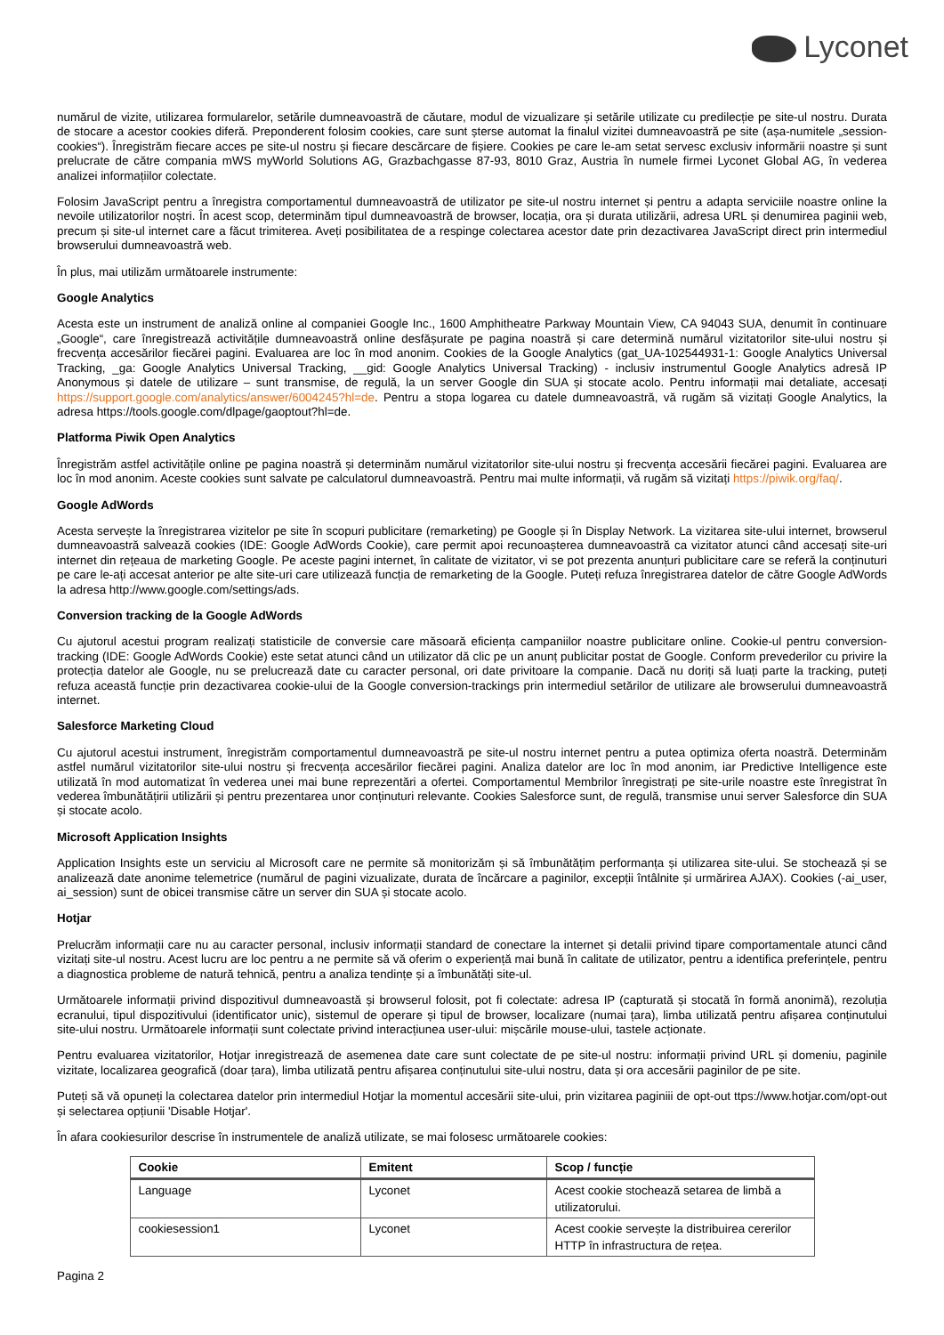Lyconet
numărul de vizite, utilizarea formularelor, setările dumneavoastră de căutare, modul de vizualizare și setările utilizate cu predilecție pe site-ul nostru. Durata de stocare a acestor cookies diferă. Preponderent folosim cookies, care sunt șterse automat la finalul vizitei dumneavoastră pe site (așa-numitele „session-cookies“). Înregistrăm fiecare acces pe site-ul nostru și fiecare descărcare de fișiere. Cookies pe care le-am setat servesc exclusiv informării noastre și sunt prelucrate de către compania mWS myWorld Solutions AG, Grazbachgasse 87-93, 8010 Graz, Austria în numele firmei Lyconet Global AG, în vederea analizei informațiilor colectate.
Folosim JavaScript pentru a înregistra comportamentul dumneavoastră de utilizator pe site-ul nostru internet și pentru a adapta serviciile noastre online la nevoile utilizatorilor noștri. În acest scop, determinăm tipul dumneavoastră de browser, locația, ora și durata utilizării, adresa URL și denumirea paginii web, precum și site-ul internet care a făcut trimiterea. Aveți posibilitatea de a respinge colectarea acestor date prin dezactivarea JavaScript direct prin intermediul browserului dumneavoastră web.
În plus, mai utilizăm următoarele instrumente:
Google Analytics
Acesta este un instrument de analiză online al companiei Google Inc., 1600 Amphitheatre Parkway Mountain View, CA 94043 SUA, denumit în continuare „Google“, care înregistrează activitățile dumneavoastră online desfășurate pe pagina noastră și care determină numărul vizitatorilor site-ului nostru și frecvența accesărilor fiecărei pagini. Evaluarea are loc în mod anonim. Cookies de la Google Analytics (gat_UA-102544931-1: Google Analytics Universal Tracking, _ga: Google Analytics Universal Tracking, __gid: Google Analytics Universal Tracking) - inclusiv instrumentul Google Analytics adresă IP Anonymous și datele de utilizare – sunt transmise, de regulă, la un server Google din SUA și stocate acolo. Pentru informații mai detaliate, accesați https://support.google.com/analytics/answer/6004245?hl=de. Pentru a stopa logarea cu datele dumneavoastră, vă rugăm să vizitați Google Analytics, la adresa https://tools.google.com/dlpage/gaoptout?hl=de.
Platforma Piwik Open Analytics
Înregistrăm astfel activitățile online pe pagina noastră și determinăm numărul vizitatorilor site-ului nostru și frecvența accesării fiecărei pagini. Evaluarea are loc în mod anonim. Aceste cookies sunt salvate pe calculatorul dumneavoastră. Pentru mai multe informații, vă rugăm să vizitați https://piwik.org/faq/.
Google AdWords
Acesta servește la înregistrarea vizitelor pe site în scopuri publicitare (remarketing) pe Google și în Display Network. La vizitarea site-ului internet, browserul dumneavoastră salvează cookies (IDE: Google AdWords Cookie), care permit apoi recunoașterea dumneavoastră ca vizitator atunci când accesați site-uri internet din rețeaua de marketing Google. Pe aceste pagini internet, în calitate de vizitator, vi se pot prezenta anunțuri publicitare care se referă la conținuturi pe care le-ați accesat anterior pe alte site-uri care utilizează funcția de remarketing de la Google. Puteți refuza înregistrarea datelor de către Google AdWords la adresa http://www.google.com/settings/ads.
Conversion tracking de la Google AdWords
Cu ajutorul acestui program realizați statisticile de conversie care măsoară eficiența campaniilor noastre publicitare online. Cookie-ul pentru conversion-tracking (IDE: Google AdWords Cookie) este setat atunci când un utilizator dă clic pe un anunț publicitar postat de Google. Conform prevederilor cu privire la protecția datelor ale Google, nu se prelucrează date cu caracter personal, ori date privitoare la companie. Dacă nu doriți să luați parte la tracking, puteți refuza această funcție prin dezactivarea cookie-ului de la Google conversion-trackings prin intermediul setărilor de utilizare ale browserului dumneavoastră internet.
Salesforce Marketing Cloud
Cu ajutorul acestui instrument, înregistrăm comportamentul dumneavoastră pe site-ul nostru internet pentru a putea optimiza oferta noastră. Determinăm astfel numărul vizitatorilor site-ului nostru și frecvența accesărilor fiecărei pagini. Analiza datelor are loc în mod anonim, iar Predictive Intelligence este utilizată în mod automatizat în vederea unei mai bune reprezentări a ofertei. Comportamentul Membrilor înregistrați pe site-urile noastre este înregistrat în vederea îmbunătățirii utilizării și pentru prezentarea unor conținuturi relevante. Cookies Salesforce sunt, de regulă, transmise unui server Salesforce din SUA și stocate acolo.
Microsoft Application Insights
Application Insights este un serviciu al Microsoft care ne permite să monitorizăm și să îmbunătățim performanța și utilizarea site-ului. Se stochează și se analizează date anonime telemetrice (numărul de pagini vizualizate, durata de încărcare a paginilor, excepții întâlnite și urmărirea AJAX). Cookies (-ai_user, ai_session) sunt de obicei transmise către un server din SUA și stocate acolo.
Hotjar
Prelucrăm informații care nu au caracter personal, inclusiv informații standard de conectare la internet și detalii privind tipare comportamentale atunci când vizitați site-ul nostru. Acest lucru are loc pentru a ne permite să vă oferim o experiență mai bună în calitate de utilizator, pentru a identifica preferințele, pentru a diagnostica probleme de natură tehnică, pentru a analiza tendințe și a îmbunătăți site-ul.
Următoarele informații privind dispozitivul dumneavoastă și browserul folosit, pot fi colectate: adresa IP (capturată și stocată în formă anonimă), rezoluția ecranului, tipul dispozitivului (identificator unic), sistemul de operare și tipul de browser, localizare (numai țara), limba utilizată pentru afișarea conținutului site-ului nostru. Următoarele informații sunt colectate privind interacțiunea user-ului: mișcările mouse-ului, tastele acționate.
Pentru evaluarea vizitatorilor, Hotjar inregistrează de asemenea date care sunt colectate de pe site-ul nostru: informații privind URL și domeniu, paginile vizitate, localizarea geografică (doar țara), limba utilizată pentru afișarea conținutului site-ului nostru, data și ora accesării paginilor de pe site.
Puteți să vă opuneți la colectarea datelor prin intermediul Hotjar la momentul accesării site-ului, prin vizitarea paginiii de opt-out ttps://www.hotjar.com/opt-out și selectarea opțiunii 'Disable Hotjar'.
În afara cookiesurilor descrise în instrumentele de analiză utilizate, se mai folosesc următoarele cookies:
| Cookie | Emitent | Scop / funcție |
| --- | --- | --- |
| Language | Lyconet | Acest cookie stochează setarea de limbă a utilizatorului. |
| cookiesession1 | Lyconet | Acest cookie servește la distribuirea cererilor HTTP în infrastructura de rețea. |
Pagina 2